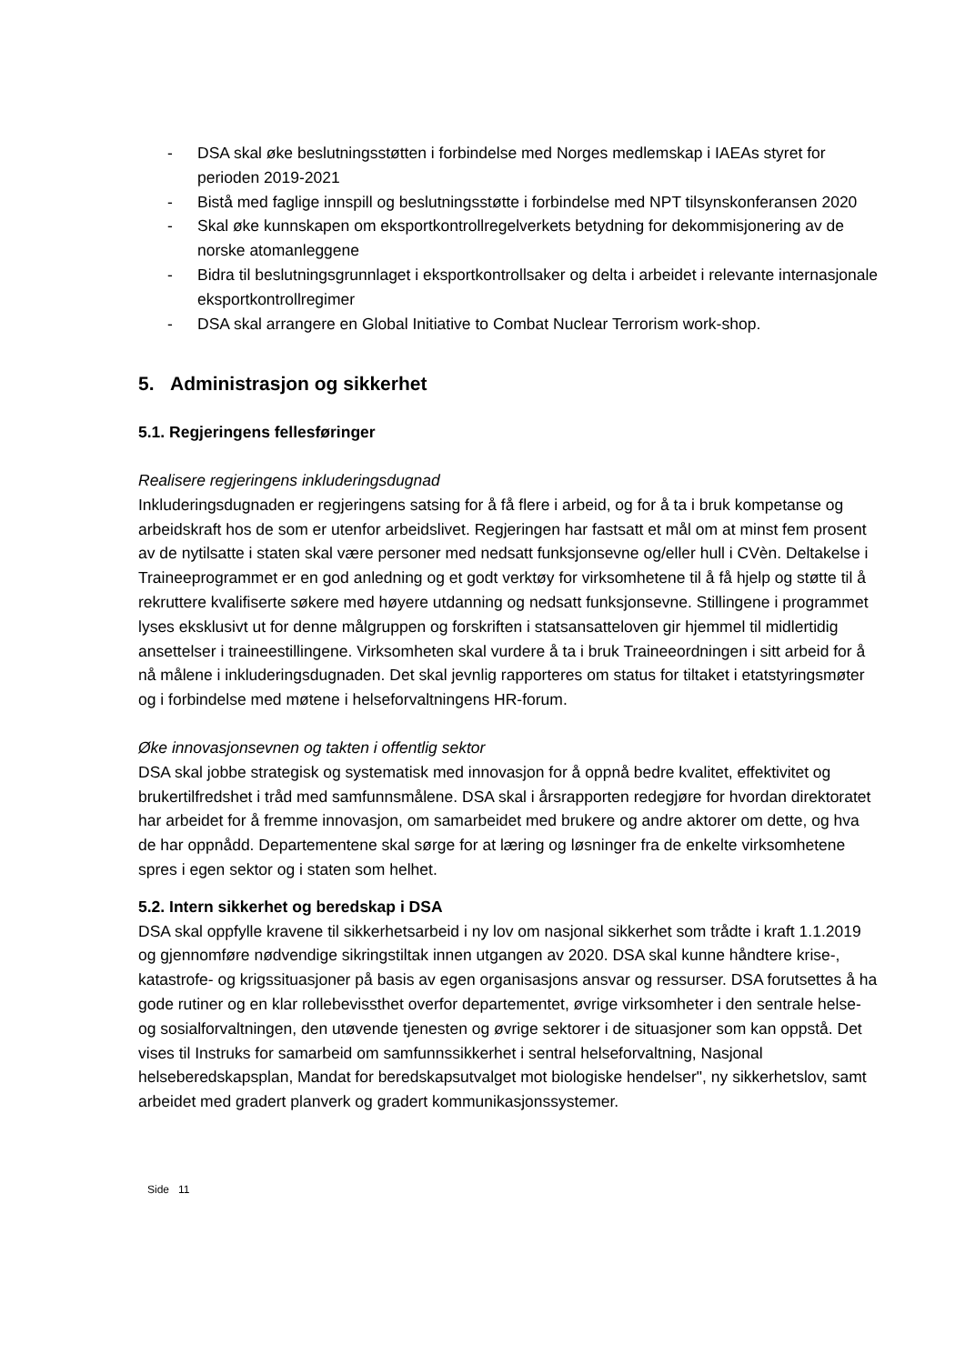- DSA skal øke beslutningsstøtten i forbindelse med Norges medlemskap i IAEAs styret for perioden 2019-2021
- Bistå med faglige innspill og beslutningsstøtte i forbindelse med NPT tilsynskonferansen 2020
- Skal øke kunnskapen om eksportkontrollregelverkets betydning for dekommisjonering av de norske atomanleggene
- Bidra til beslutningsgrunnlaget i eksportkontrollsaker og delta i arbeidet i relevante internasjonale eksportkontrollregimer
- DSA skal arrangere en Global Initiative to Combat Nuclear Terrorism work-shop.
5. Administrasjon og sikkerhet
5.1. Regjeringens fellesføringer
Realisere regjeringens inkluderingsdugnad
Inkluderingsdugnaden er regjeringens satsing for å få flere i arbeid, og for å ta i bruk kompetanse og arbeidskraft hos de som er utenfor arbeidslivet. Regjeringen har fastsatt et mål om at minst fem prosent av de nytilsatte i staten skal være personer med nedsatt funksjonsevne og/eller hull i CVèn. Deltakelse i Traineeprogrammet er en god anledning og et godt verktøy for virksomhetene til å få hjelp og støtte til å rekruttere kvalifiserte søkere med høyere utdanning og nedsatt funksjonsevne. Stillingene i programmet lyses eksklusivt ut for denne målgruppen og forskriften i statsansatteloven gir hjemmel til midlertidig ansettelser i traineestillingene. Virksomheten skal vurdere å ta i bruk Traineeordningen i sitt arbeid for å nå målene i inkluderingsdugnaden. Det skal jevnlig rapporteres om status for tiltaket i etatstyringsmøter og i forbindelse med møtene i helseforvaltningens HR-forum.
Øke innovasjonsevnen og takten i offentlig sektor
DSA skal jobbe strategisk og systematisk med innovasjon for å oppnå bedre kvalitet, effektivitet og brukertilfredshet i tråd med samfunnsmålene. DSA skal i årsrapporten redegjøre for hvordan direktoratet har arbeidet for å fremme innovasjon, om samarbeidet med brukere og andre aktorer om dette, og hva de har oppnådd. Departementene skal sørge for at læring og løsninger fra de enkelte virksomhetene spres i egen sektor og i staten som helhet.
5.2. Intern sikkerhet og beredskap i DSA
DSA skal oppfylle kravene til sikkerhetsarbeid i ny lov om nasjonal sikkerhet som trådte i kraft 1.1.2019 og gjennomføre nødvendige sikringstiltak innen utgangen av 2020. DSA skal kunne håndtere krise-, katastrofe- og krigssituasjoner på basis av egen organisasjons ansvar og ressurser. DSA forutsettes å ha gode rutiner og en klar rollebevissthet overfor departementet, øvrige virksomheter i den sentrale helse- og sosialforvaltningen, den utøvende tjenesten og øvrige sektorer i de situasjoner som kan oppstå. Det vises til Instruks for samarbeid om samfunnssikkerhet i sentral helseforvaltning, Nasjonal helseberedskapsplan, Mandat for beredskapsutvalget mot biologiske hendelser", ny sikkerhetslov, samt arbeidet med gradert planverk og gradert kommunikasjonssystemer.
Side 11